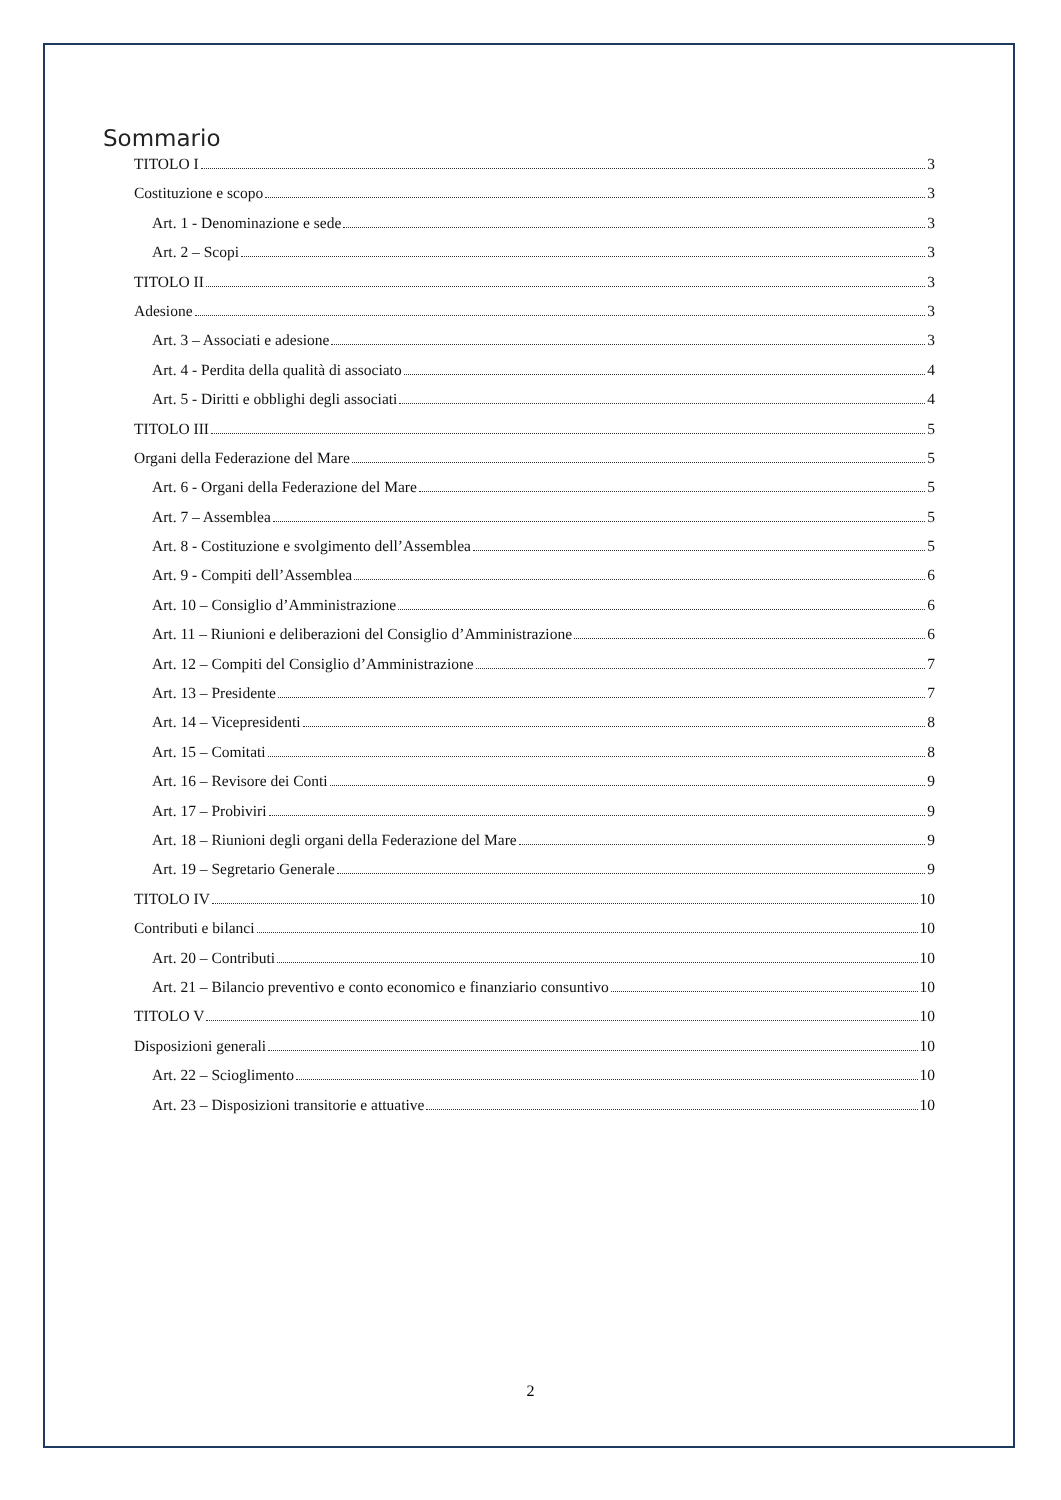Sommario
TITOLO I 3
Costituzione e scopo 3
Art. 1 - Denominazione e sede 3
Art. 2 – Scopi 3
TITOLO II 3
Adesione 3
Art. 3 – Associati e adesione 3
Art. 4 - Perdita della qualità di associato 4
Art. 5 - Diritti e obblighi degli associati 4
TITOLO III 5
Organi della Federazione del Mare 5
Art. 6 - Organi della Federazione del Mare 5
Art. 7 – Assemblea 5
Art. 8 - Costituzione e svolgimento dell’Assemblea 5
Art. 9 - Compiti dell’Assemblea 6
Art. 10 – Consiglio d’Amministrazione 6
Art. 11 – Riunioni e deliberazioni del Consiglio d’Amministrazione 6
Art. 12 – Compiti del Consiglio d’Amministrazione 7
Art. 13 – Presidente 7
Art. 14 – Vicepresidenti 8
Art. 15 – Comitati 8
Art. 16 – Revisore dei Conti 9
Art. 17 – Probiviri 9
Art. 18 – Riunioni degli organi della Federazione del Mare 9
Art. 19 – Segretario Generale 9
TITOLO IV 10
Contributi e bilanci 10
Art. 20 – Contributi 10
Art. 21 – Bilancio preventivo e conto economico e finanziario consuntivo 10
TITOLO V 10
Disposizioni generali 10
Art. 22 – Scioglimento 10
Art. 23 – Disposizioni transitorie e attuative 10
2